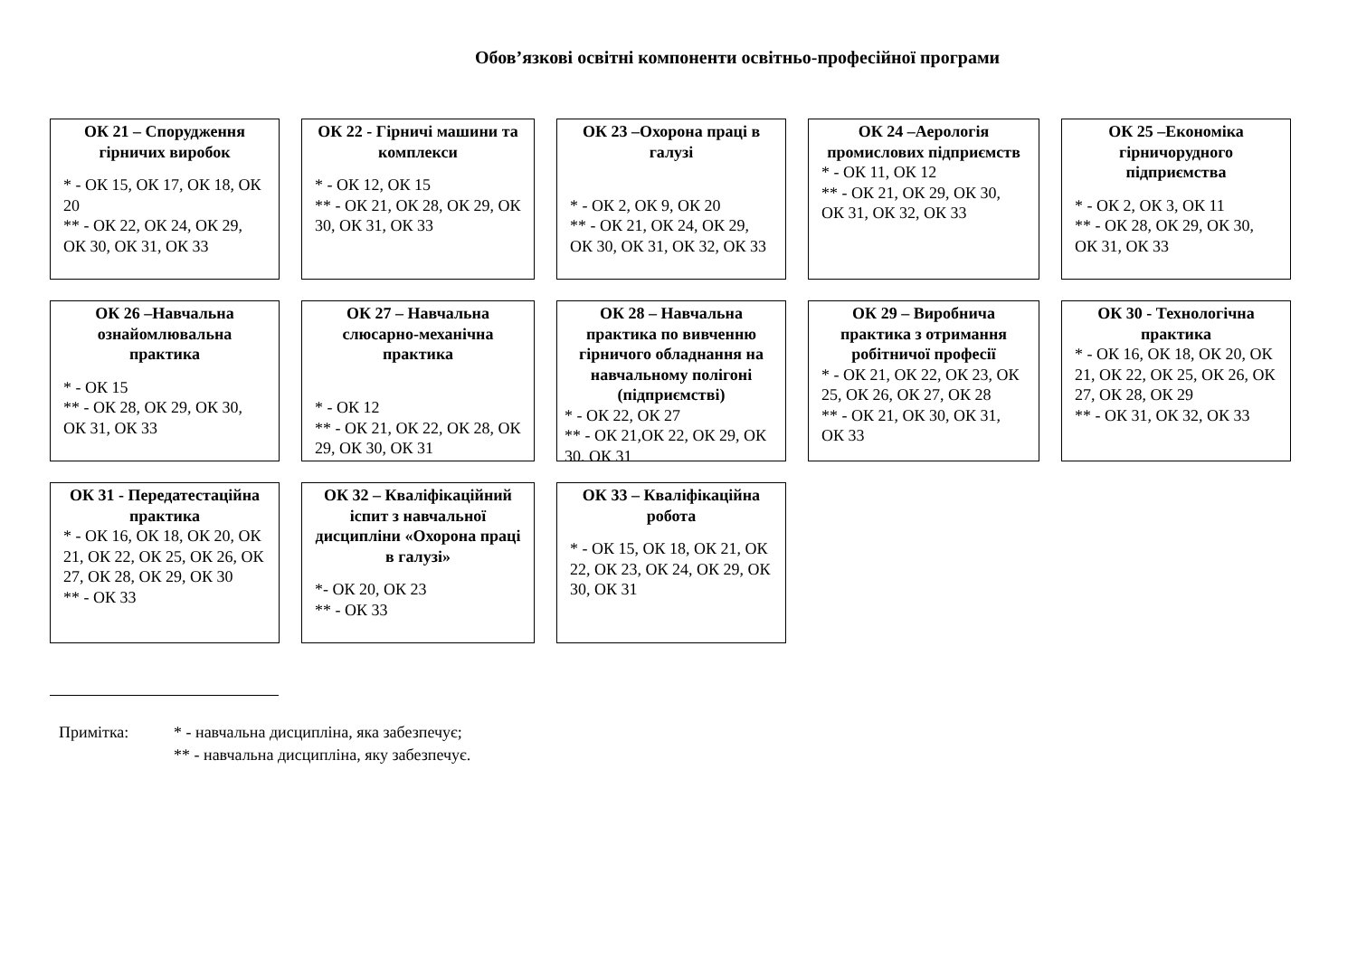Обов’язкові освітні компоненти освітньо-професійної програми
ОК 21 – Спорудження гірничих виробок
* - ОК 15, ОК 17, ОК 18, ОК 20
** - ОК 22, ОК 24, ОК 29, ОК 30, ОК 31, ОК 33
ОК 22 - Гірничі машини та комплекси
* - ОК 12, ОК 15
** - ОК 21, ОК 28, ОК 29, ОК 30, ОК 31, ОК 33
ОК 23 –Охорона праці в галузі
* - ОК 2, ОК 9, ОК 20
** - ОК 21, ОК 24, ОК 29, ОК 30, ОК 31, ОК 32, ОК 33
ОК 24 –Аерологія промислових підприємств
* - ОК 11, ОК 12
** - ОК 21, ОК 29, ОК 30, ОК 31, ОК 32, ОК 33
ОК 25 –Економіка гірничорудного підприємства
* - ОК 2, ОК 3, ОК 11
** - ОК 28, ОК 29, ОК 30, ОК 31, ОК 33
ОК 26 –Навчальна ознайомлювальна практика
* - ОК 15
** - ОК 28, ОК 29, ОК 30, ОК 31, ОК 33
ОК 27 – Навчальна слюсарно-механічна практика
* - ОК 12
** - ОК 21, ОК 22, ОК 28, ОК 29, ОК 30, ОК 31
ОК 28 – Навчальна практика по вивченню гірничого обладнання на навчальному полігоні (підприємстві)
* - ОК 22, ОК 27
** - ОК 21,ОК 22, ОК 29, ОК 30, ОК 31
ОК 29 – Виробнича практика з отримання робітничої професії
* - ОК 21, ОК 22, ОК 23, ОК 25, ОК 26, ОК 27, ОК 28
** - ОК 21, ОК 30, ОК 31, ОК 33
ОК 30 - Технологічна практика
* - ОК 16, ОК 18, ОК 20, ОК 21, ОК 22, ОК 25, ОК 26, ОК 27, ОК 28, ОК 29
** - ОК 31, ОК 32, ОК 33
ОК 31 - Передатестаційна практика
* - ОК 16, ОК 18, ОК 20, ОК 21, ОК 22, ОК 25, ОК 26, ОК 27, ОК 28, ОК 29, ОК 30
** - ОК 33
ОК 32 – Кваліфікаційний іспит з навчальної дисципліни «Охорона праці в галузі»
*- ОК 20, ОК 23
** - ОК 33
ОК 33 – Кваліфікаційна робота
* - ОК 15, ОК 18, ОК 21, ОК 22, ОК 23, ОК 24, ОК 29, ОК 30, ОК 31
Примітка: * - навчальна дисципліна, яка забезпечує;
** - навчальна дисципліна, яку забезпечує.